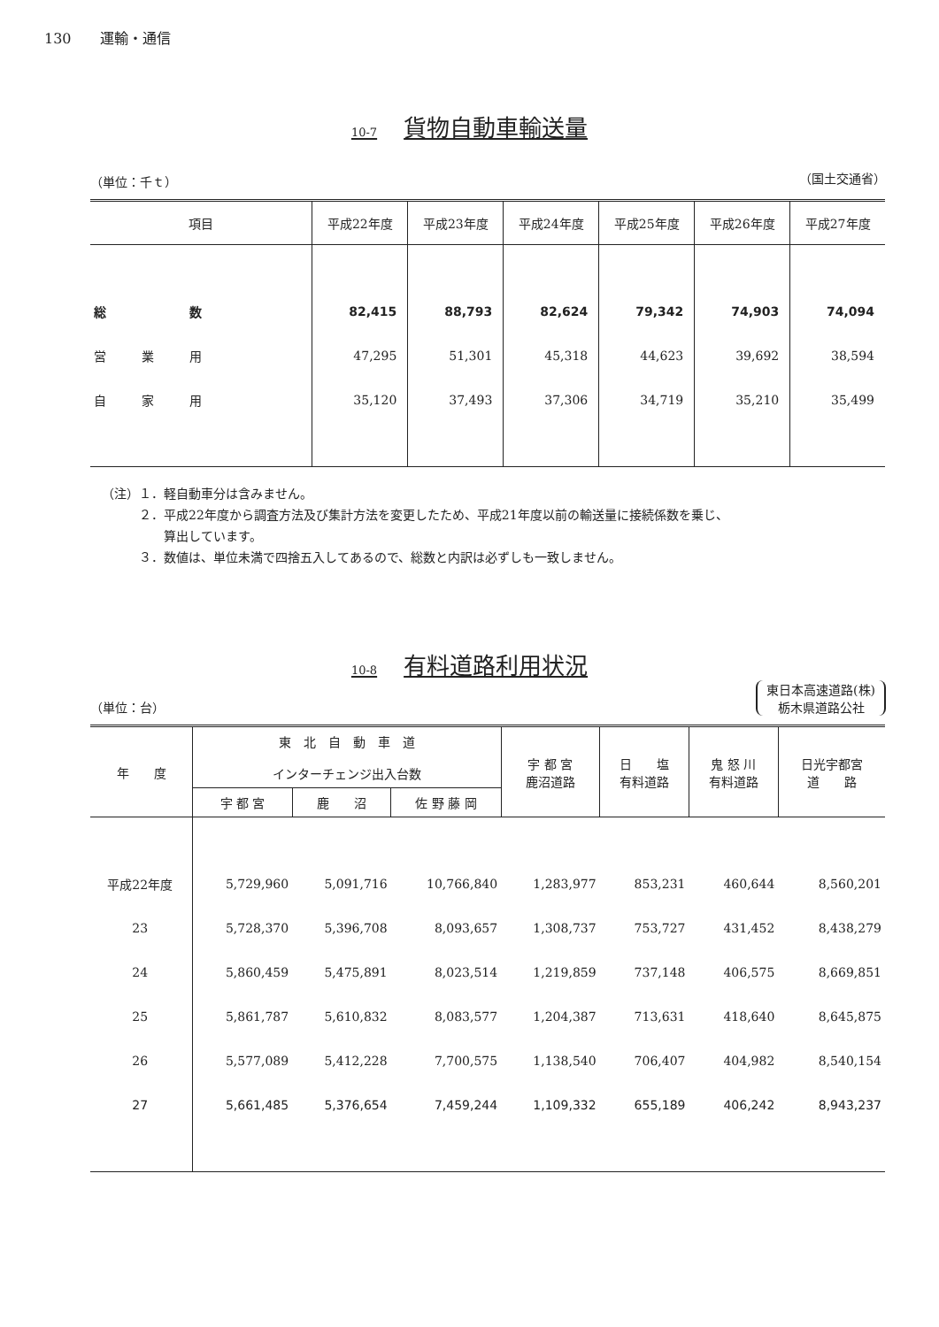130　　運輸・通信
10-7 貨物自動車輸送量
（単位：千ｔ） （国土交通省）
| 項目 | 平成22年度 | 平成23年度 | 平成24年度 | 平成25年度 | 平成26年度 | 平成27年度 |
| --- | --- | --- | --- | --- | --- | --- |
| 総 数 | 82,415 | 88,793 | 82,624 | 79,342 | 74,903 | 74,094 |
| 営業用 | 47,295 | 51,301 | 45,318 | 44,623 | 39,692 | 38,594 |
| 自家用 | 35,120 | 37,493 | 37,306 | 34,719 | 35,210 | 35,499 |
（注）１．軽自動車分は含みません。
　　　２．平成22年度から調査方法及び集計方法を変更したため、平成21年度以前の輸送量に接続係数を乗じ、
　　　　　算出しています。
　　　３．数値は、単位未満で四捨五入してあるので、総数と内訳は必ずしも一致しません。
10-8 有料道路利用状況
（単位：台） 東日本高速道路(株)
栃木県道路公社
| 年 度 | 東 北 自 動 車 道 インターチェンジ出入台数 | | | 宇 都 宮 鹿沼道路 | 日 塩 有料道路 | 鬼 怒 川 有料道路 | 日光宇都宮 道 路 |
| --- | --- | --- | --- | --- | --- | --- | --- |
| | 宇 都 宮 | 鹿 沼 | 佐 野 藤 岡 | | | | |
| 平成22年度 | 5,729,960 | 5,091,716 | 10,766,840 | 1,283,977 | 853,231 | 460,644 | 8,560,201 |
| 23 | 5,728,370 | 5,396,708 | 8,093,657 | 1,308,737 | 753,727 | 431,452 | 8,438,279 |
| 24 | 5,860,459 | 5,475,891 | 8,023,514 | 1,219,859 | 737,148 | 406,575 | 8,669,851 |
| 25 | 5,861,787 | 5,610,832 | 8,083,577 | 1,204,387 | 713,631 | 418,640 | 8,645,875 |
| 26 | 5,577,089 | 5,412,228 | 7,700,575 | 1,138,540 | 706,407 | 404,982 | 8,540,154 |
| 27 | 5,661,485 | 5,376,654 | 7,459,244 | 1,109,332 | 655,189 | 406,242 | 8,943,237 |